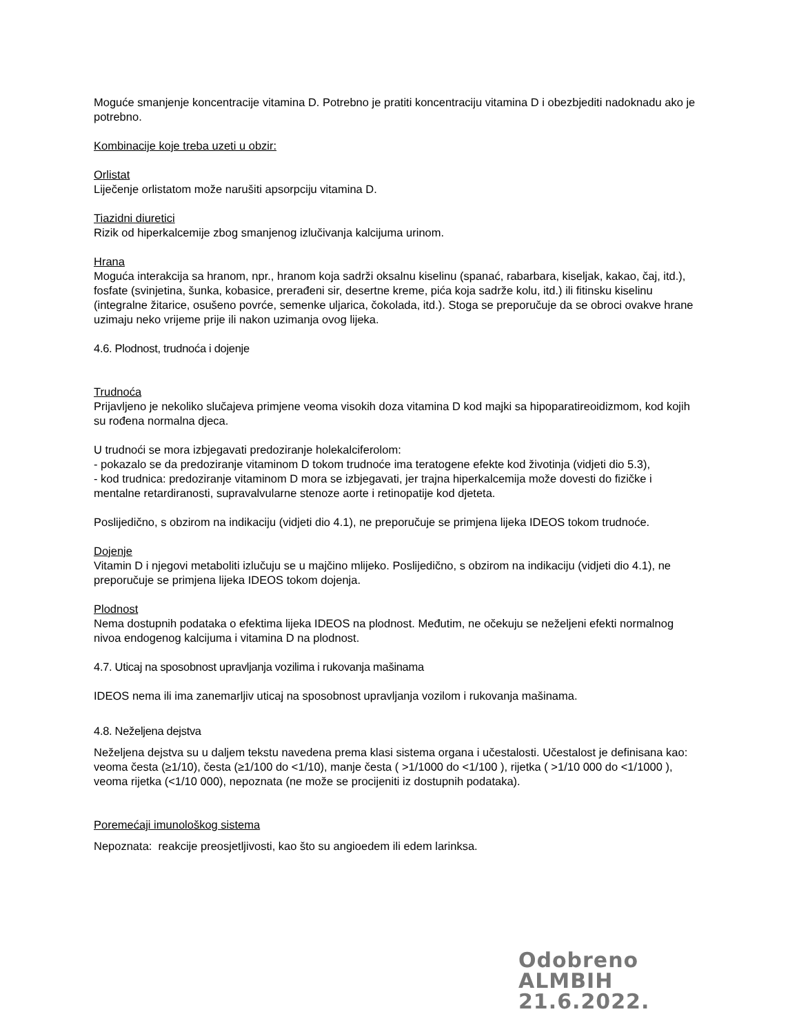Moguće smanjenje koncentracije vitamina D. Potrebno je pratiti koncentraciju vitamina D i obezbjediti nadoknadu ako je potrebno.
Kombinacije koje treba uzeti u obzir:
Orlistat
Liječenje orlistatom može narušiti apsorpciju vitamina D.
Tiazidni diuretici
Rizik od hiperkalcemije zbog smanjenog izlučivanja kalcijuma urinom.
Hrana
Moguća interakcija sa hranom, npr., hranom koja sadrži oksalnu kiselinu (spanać, rabarbara, kiseljak, kakao, čaj, itd.), fosfate (svinjetina, šunka, kobasice, prerađeni sir, desertne kreme, pića koja sadrže kolu, itd.) ili fitinsku kiselinu (integralne žitarice, osušeno povrće, semenke uljarica, čokolada, itd.). Stoga se preporučuje da se obroci ovakve hrane uzimaju neko vrijeme prije ili nakon uzimanja ovog lijeka.
4.6. Plodnost, trudnoća i dojenje
Trudnoća
Prijavljeno je nekoliko slučajeva primjene veoma visokih doza vitamina D kod majki sa hipoparatireoidizmom, kod kojih su rođena normalna djeca.
U trudnoći se mora izbjegavati predoziranje holekalciferolom:
- pokazalo se da predoziranje vitaminom D tokom trudnoće ima teratogene efekte kod životinja (vidjeti dio 5.3),
- kod trudnica: predoziranje vitaminom D mora se izbjegavati, jer trajna hiperkalcemija može dovesti do fizičke i mentalne retardiranosti, supravalvularne stenoze aorte i retinopatije kod djeteta.
Poslijedično, s obzirom na indikaciju (vidjeti dio 4.1), ne preporučuje se primjena lijeka IDEOS tokom trudnoće.
Dojenje
Vitamin D i njegovi metaboliti izlučuju se u majčino mlijeko. Poslijedično, s obzirom na indikaciju (vidjeti dio 4.1), ne preporučuje se primjena lijeka IDEOS tokom dojenja.
Plodnost
Nema dostupnih podataka o efektima lijeka IDEOS na plodnost. Međutim, ne očekuju se neželjeni efekti normalnog nivoa endogenog kalcijuma i vitamina D na plodnost.
4.7. Uticaj na sposobnost upravljanja vozilima i rukovanja mašinama
IDEOS nema ili ima zanemarljiv uticaj na sposobnost upravljanja vozilom i rukovanja mašinama.
4.8. Neželjena dejstva
Neželjena dejstva su u daljem tekstu navedena prema klasi sistema organa i učestalosti. Učestalost je definisana kao: veoma česta (≥1/10), česta (≥1/100 do <1/10), manje česta ( >1/1000 do <1/100 ), rijetka ( >1/10 000 do <1/1000 ), veoma rijetka (<1/10 000), nepoznata (ne može se procijeniti iz dostupnih podataka).
Poremećaji imunološkog sistema
Nepoznata: reakcije preosjetljivosti, kao što su angioedem ili edem larinksa.
Odobreno
ALMBIH
21.6.2022.